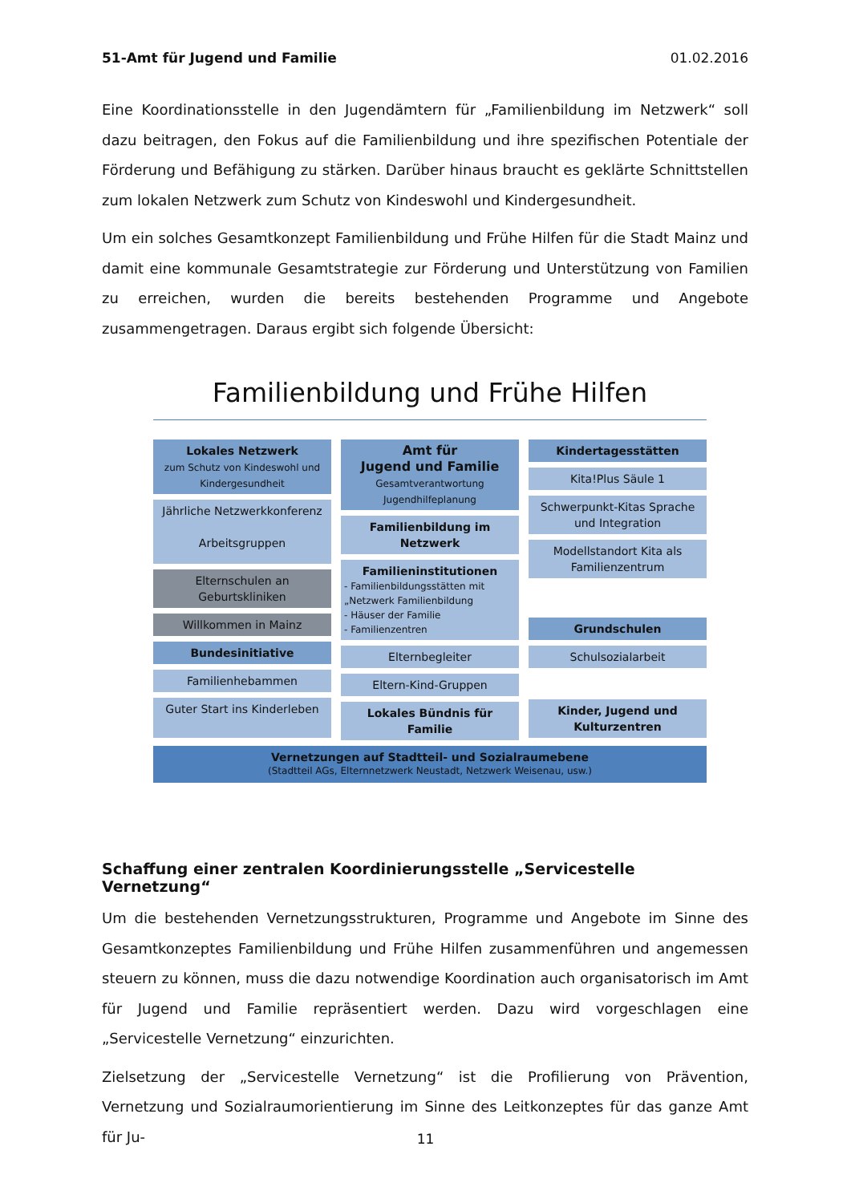51-Amt für Jugend und Familie 01.02.2016
Eine Koordinationsstelle in den Jugendämtern für „Familienbildung im Netzwerk“ soll dazu beitragen, den Fokus auf die Familienbildung und ihre spezifischen Potentiale der Förderung und Befähigung zu stärken. Darüber hinaus braucht es geklärte Schnittstellen zum lokalen Netzwerk zum Schutz von Kindeswohl und Kindergesundheit.
Um ein solches Gesamtkonzept Familienbildung und Frühe Hilfen für die Stadt Mainz und damit eine kommunale Gesamtstrategie zur Förderung und Unterstützung von Familien zu erreichen, wurden die bereits bestehenden Programme und Angebote zusammengetragen. Daraus ergibt sich folgende Übersicht:
Familienbildung und Frühe Hilfen
Lokales Netzwerk
zum Schutz von Kindeswohl und Kindergesundheit
Jährliche Netzwerkkonferenz
Arbeitsgruppen
Elternschulen an Geburtskliniken
Willkommen in Mainz
Bundesinitiative
Familienhebammen
Guter Start ins Kinderleben
Amt für
Jugend und Familie
Gesamtverantwortung Jugendhilfeplanung
Familienbildung im Netzwerk
Familieninstitutionen
- Familienbildungsstätten mit „Netzwerk Familienbildung
- Häuser der Familie
- Familienzentren
Elternbegleiter
Eltern-Kind-Gruppen
Lokales Bündnis für Familie
Kindertagesstätten
Kita!Plus Säule 1
Schwerpunkt-Kitas Sprache und Integration
Modellstandort Kita als Familienzentrum
Grundschulen
Schulsozialarbeit
Kinder, Jugend und Kulturzentren
Vernetzungen auf Stadtteil- und Sozialraumebene
(Stadtteil AGs, Elternnetzwerk Neustadt, Netzwerk Weisenau, usw.)
Schaffung einer zentralen Koordinierungsstelle „Servicestelle Vernetzung“
Um die bestehenden Vernetzungsstrukturen, Programme und Angebote im Sinne des Gesamtkonzeptes Familienbildung und Frühe Hilfen zusammenführen und angemessen steuern zu können, muss die dazu notwendige Koordination auch organisatorisch im Amt für Jugend und Familie repräsentiert werden. Dazu wird vorgeschlagen eine „Servicestelle Vernetzung“ einzurichten.
Zielsetzung der „Servicestelle Vernetzung“ ist die Profilierung von Prävention, Vernetzung und Sozialraumorientierung im Sinne des Leitkonzeptes für das ganze Amt für Ju-
11